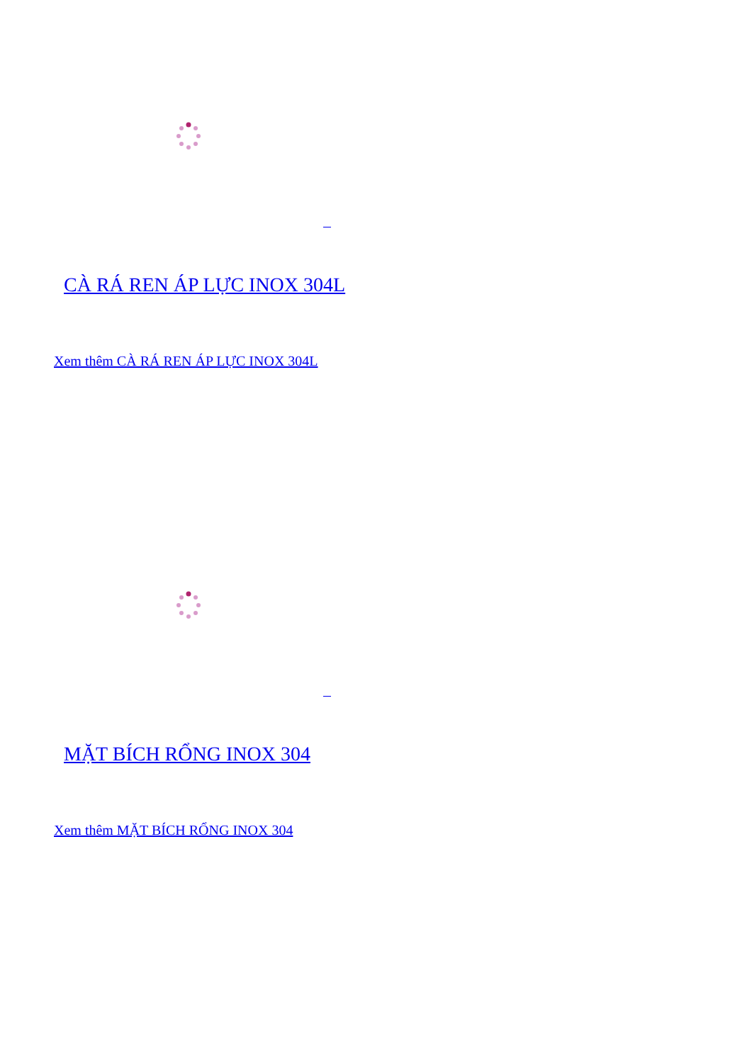CÀ RÁ REN ÁP LỰC INOX 304L
Xem thêm CÀ RÁ REN ÁP LỰC INOX 304L
MẶT BÍCH RỔNG INOX 304
Xem thêm MẶT BÍCH RỔNG INOX 304